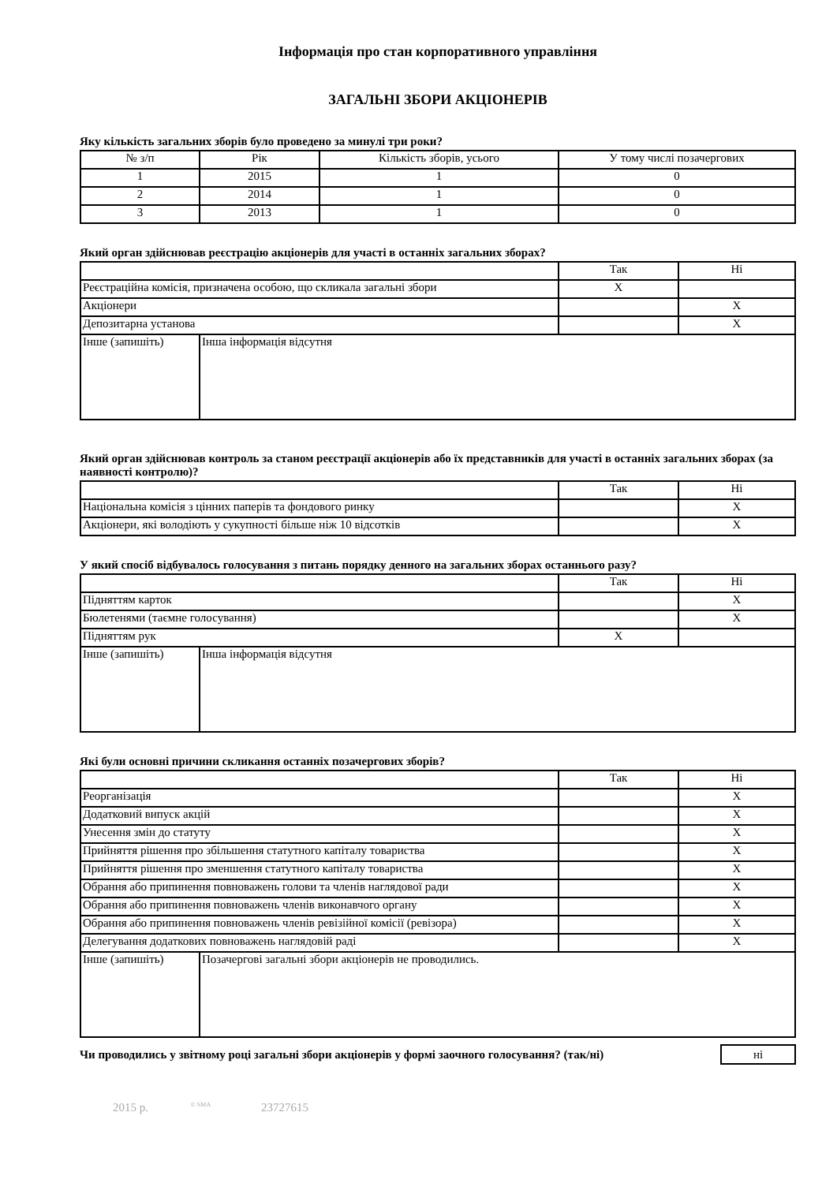Інформація про стан корпоративного управління
ЗАГАЛЬНІ ЗБОРИ АКЦІОНЕРІВ
Яку кількість загальних зборів було проведено за минулі три роки?
| № з/п | Рік | Кількість зборів, усього | У тому числі позачергових |
| 1 | 2015 | 1 | 0 |
| 2 | 2014 | 1 | 0 |
| 3 | 2013 | 1 | 0 |
Який орган здійснював реєстрацію акціонерів для участі в останніх загальних зборах?
| | | Так | Ні |
| Реєстраційна комісія, призначена особою, що скликала загальні збори | | X | |
| Акціонери | | | X |
| Депозитарна установа | | | X |
| Інше (запишіть) | Інша інформація відсутня | | |
Який орган здійснював контроль за станом реєстрації акціонерів або їх представників для участі в останніх загальних зборах (за наявності контролю)?
| | Так | Ні |
| Національна комісія з цінних паперів та фондового ринку | | X |
| Акціонери, які володіють у сукупності більше ніж 10 відсотків | | X |
У який спосіб відбувалось голосування з питань порядку денного на загальних зборах останнього разу?
| | | Так | Ні |
| Підняттям карток | | | X |
| Бюлетенями (таємне голосування) | | | X |
| Підняттям рук | | X | |
| Інше (запишіть) | Інша інформація відсутня | | |
Які були основні причини скликання останніх позачергових зборів?
| | | Так | Ні |
| Реорганізація | | | X |
| Додатковий випуск акцій | | | X |
| Унесення змін до статуту | | | X |
| Прийняття рішення про збільшення статутного капіталу товариства | | | X |
| Прийняття рішення про зменшення статутного капіталу товариства | | | X |
| Обрання або припинення повноважень голови та членів наглядової ради | | | X |
| Обрання або припинення повноважень членів виконавчого органу | | | X |
| Обрання або припинення повноважень членів ревізійної комісії (ревізора) | | | X |
| Делегування додаткових повноважень наглядовій раді | | | X |
| Інше (запишіть) | Позачергові загальні збори акціонерів не проводились. | | |
Чи проводились у звітному році загальні збори акціонерів у формі заочного голосування? (так/ні) ні
2015 р. <sup>© SMA</sup> 23727615